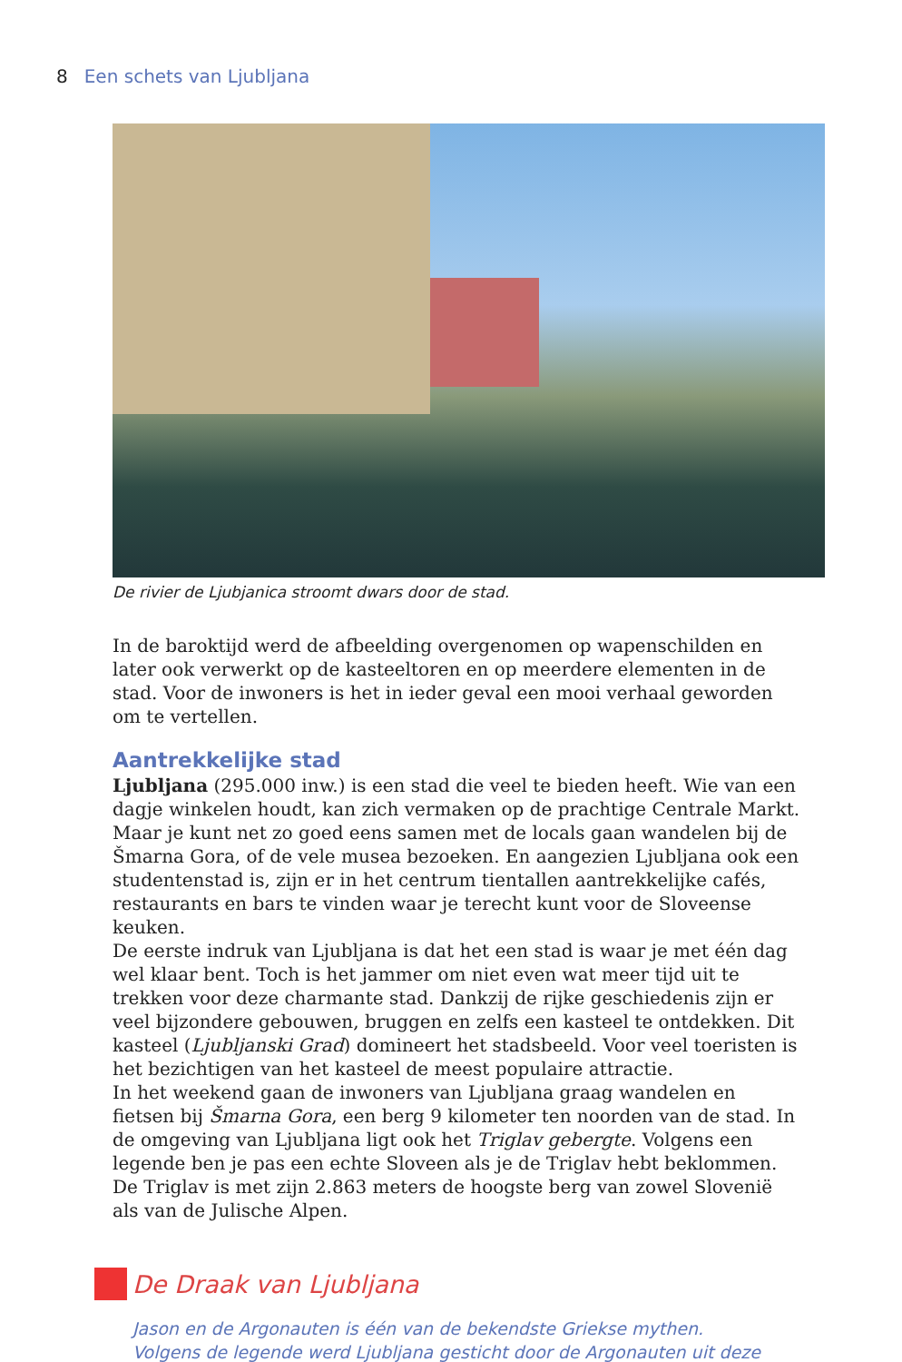8 Een schets van Ljubljana
De rivier de Ljubjanica stroomt dwars door de stad.
In de baroktijd werd de afbeelding overgenomen op wapenschilden en later ook verwerkt op de kasteeltoren en op meerdere elementen in de stad. Voor de inwoners is het in ieder geval een mooi verhaal geworden om te vertellen.
Aantrekkelijke stad
Ljubljana (295.000 inw.) is een stad die veel te bieden heeft. Wie van een dagje winkelen houdt, kan zich vermaken op de prachtige Centrale Markt. Maar je kunt net zo goed eens samen met de locals gaan wandelen bij de Šmarna Gora, of de vele musea bezoeken. En aangezien Ljubljana ook een studentenstad is, zijn er in het centrum tientallen aantrekkelijke cafés, restaurants en bars te vinden waar je terecht kunt voor de Sloveense keuken.
De eerste indruk van Ljubljana is dat het een stad is waar je met één dag wel klaar bent. Toch is het jammer om niet even wat meer tijd uit te trekken voor deze charmante stad. Dankzij de rijke geschiedenis zijn er veel bijzondere gebouwen, bruggen en zelfs een kasteel te ontdekken. Dit kasteel (Ljubljanski Grad) domineert het stadsbeeld. Voor veel toeristen is het bezichtigen van het kasteel de meest populaire attractie.
In het weekend gaan de inwoners van Ljubljana graag wandelen en fietsen bij Šmarna Gora, een berg 9 kilometer ten noorden van de stad. In de omgeving van Ljubljana ligt ook het Triglav gebergte. Volgens een legende ben je pas een echte Sloveen als je de Triglav hebt beklommen. De Triglav is met zijn 2.863 meters de hoogste berg van zowel Slovenië als van de Julische Alpen.
De Draak van Ljubljana
Jason en de Argonauten is één van de bekendste Griekse mythen. Volgens de legende werd Ljubljana gesticht door de Argonauten uit deze